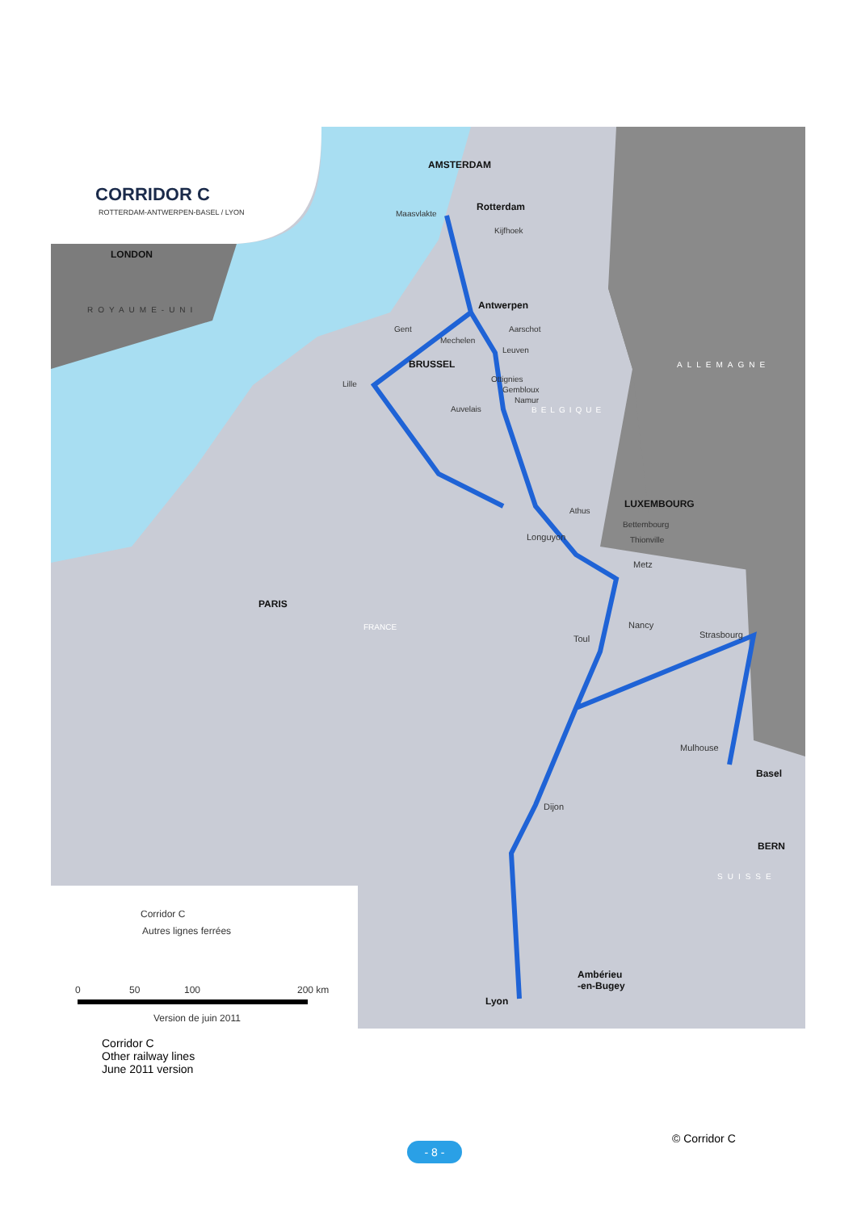CORRIDOR C
ROTTERDAM-ANTWERPEN-BASEL / LYON
AMSTERDAM
Maasvlakte
Rotterdam
Kijfhoek
LONDON
ROYAUME-UNI Antwerpen
Gent
Mechelen
Aarschot
Leuven
BRUSSEL ALLEMAGNE
Lille
Ottignies
Gembloux
Namur
Auvelais BELGIQUE
LUXEMBOURG
Athus
Bettembourg
Longuyon Thionville
Metz
PARIS
FRANCE Nancy
Strasbourg
Toul
Mulhouse
Basel
Dijon
BERN
SUISSE
Corridor C
Autres lignes ferrées
Ambérieu
-en-Bugey
Lyon
0 50 100 200 km
Version de juin 2011
Corridor C
Other railway lines
June 2011 version
© Corridor C
- 8 -